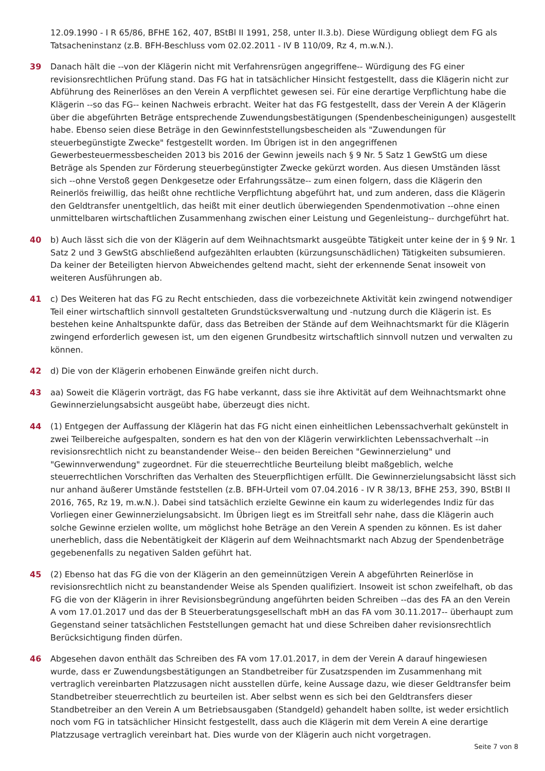12.09.1990 - I R 65/86, BFHE 162, 407, BStBl II 1991, 258, unter II.3.b). Diese Würdigung obliegt dem FG als Tatsacheninstanz (z.B. BFH-Beschluss vom 02.02.2011 - IV B 110/09, Rz 4, m.w.N.).
39 Danach hält die --von der Klägerin nicht mit Verfahrensrügen angegriffene-- Würdigung des FG einer revisionsrechtlichen Prüfung stand. Das FG hat in tatsächlicher Hinsicht festgestellt, dass die Klägerin nicht zur Abführung des Reinerlöses an den Verein A verpflichtet gewesen sei. Für eine derartige Verpflichtung habe die Klägerin --so das FG-- keinen Nachweis erbracht. Weiter hat das FG festgestellt, dass der Verein A der Klägerin über die abgeführten Beträge entsprechende Zuwendungsbestätigungen (Spendenbescheinigungen) ausgestellt habe. Ebenso seien diese Beträge in den Gewinnfeststellungsbescheiden als "Zuwendungen für steuerbegünstigte Zwecke" festgestellt worden. Im Übrigen ist in den angegriffenen Gewerbesteuermessbescheiden 2013 bis 2016 der Gewinn jeweils nach § 9 Nr. 5 Satz 1 GewStG um diese Beträge als Spenden zur Förderung steuerbegünstigter Zwecke gekürzt worden. Aus diesen Umständen lässt sich --ohne Verstoß gegen Denkgesetze oder Erfahrungssätze-- zum einen folgern, dass die Klägerin den Reinerlös freiwillig, das heißt ohne rechtliche Verpflichtung abgeführt hat, und zum anderen, dass die Klägerin den Geldtransfer unentgeltlich, das heißt mit einer deutlich überwiegenden Spendenmotivation --ohne einen unmittelbaren wirtschaftlichen Zusammenhang zwischen einer Leistung und Gegenleistung-- durchgeführt hat.
40 b) Auch lässt sich die von der Klägerin auf dem Weihnachtsmarkt ausgeübte Tätigkeit unter keine der in § 9 Nr. 1 Satz 2 und 3 GewStG abschließend aufgezählten erlaubten (kürzungsunschädlichen) Tätigkeiten subsumieren. Da keiner der Beteiligten hiervon Abweichendes geltend macht, sieht der erkennende Senat insoweit von weiteren Ausführungen ab.
41 c) Des Weiteren hat das FG zu Recht entschieden, dass die vorbezeichnete Aktivität kein zwingend notwendiger Teil einer wirtschaftlich sinnvoll gestalteten Grundstücksverwaltung und -nutzung durch die Klägerin ist. Es bestehen keine Anhaltspunkte dafür, dass das Betreiben der Stände auf dem Weihnachtsmarkt für die Klägerin zwingend erforderlich gewesen ist, um den eigenen Grundbesitz wirtschaftlich sinnvoll nutzen und verwalten zu können.
42 d) Die von der Klägerin erhobenen Einwände greifen nicht durch.
43 aa) Soweit die Klägerin vorträgt, das FG habe verkannt, dass sie ihre Aktivität auf dem Weihnachtsmarkt ohne Gewinnerzielungsabsicht ausgeübt habe, überzeugt dies nicht.
44 (1) Entgegen der Auffassung der Klägerin hat das FG nicht einen einheitlichen Lebenssachverhalt gekünstelt in zwei Teilbereiche aufgespalten, sondern es hat den von der Klägerin verwirklichten Lebenssachverhalt --in revisionsrechtlich nicht zu beanstandender Weise-- den beiden Bereichen "Gewinnerzielung" und "Gewinnverwendung" zugeordnet. Für die steuerrechtliche Beurteilung bleibt maßgeblich, welche steuerrechtlichen Vorschriften das Verhalten des Steuerpflichtigen erfüllt. Die Gewinnerzielungsabsicht lässt sich nur anhand äußerer Umstände feststellen (z.B. BFH-Urteil vom 07.04.2016 - IV R 38/13, BFHE 253, 390, BStBl II 2016, 765, Rz 19, m.w.N.). Dabei sind tatsächlich erzielte Gewinne ein kaum zu widerlegendes Indiz für das Vorliegen einer Gewinnerzielungsabsicht. Im Übrigen liegt es im Streitfall sehr nahe, dass die Klägerin auch solche Gewinne erzielen wollte, um möglichst hohe Beträge an den Verein A spenden zu können. Es ist daher unerheblich, dass die Nebentätigkeit der Klägerin auf dem Weihnachtsmarkt nach Abzug der Spendenbeträge gegebenenfalls zu negativen Salden geführt hat.
45 (2) Ebenso hat das FG die von der Klägerin an den gemeinnützigen Verein A abgeführten Reinerlöse in revisionsrechtlich nicht zu beanstandender Weise als Spenden qualifiziert. Insoweit ist schon zweifelhaft, ob das FG die von der Klägerin in ihrer Revisionsbegründung angeführten beiden Schreiben --das des FA an den Verein A vom 17.01.2017 und das der B Steuerberatungsgesellschaft mbH an das FA vom 30.11.2017-- überhaupt zum Gegenstand seiner tatsächlichen Feststellungen gemacht hat und diese Schreiben daher revisionsrechtlich Berücksichtigung finden dürfen.
46 Abgesehen davon enthält das Schreiben des FA vom 17.01.2017, in dem der Verein A darauf hingewiesen wurde, dass er Zuwendungsbestätigungen an Standbetreiber für Zusatzspenden im Zusammenhang mit vertraglich vereinbarten Platzzusagen nicht ausstellen dürfe, keine Aussage dazu, wie dieser Geldtransfer beim Standbetreiber steuerrechtlich zu beurteilen ist. Aber selbst wenn es sich bei den Geldtransfers dieser Standbetreiber an den Verein A um Betriebsausgaben (Standgeld) gehandelt haben sollte, ist weder ersichtlich noch vom FG in tatsächlicher Hinsicht festgestellt, dass auch die Klägerin mit dem Verein A eine derartige Platzzusage vertraglich vereinbart hat. Dies wurde von der Klägerin auch nicht vorgetragen.
Seite 7 von 8